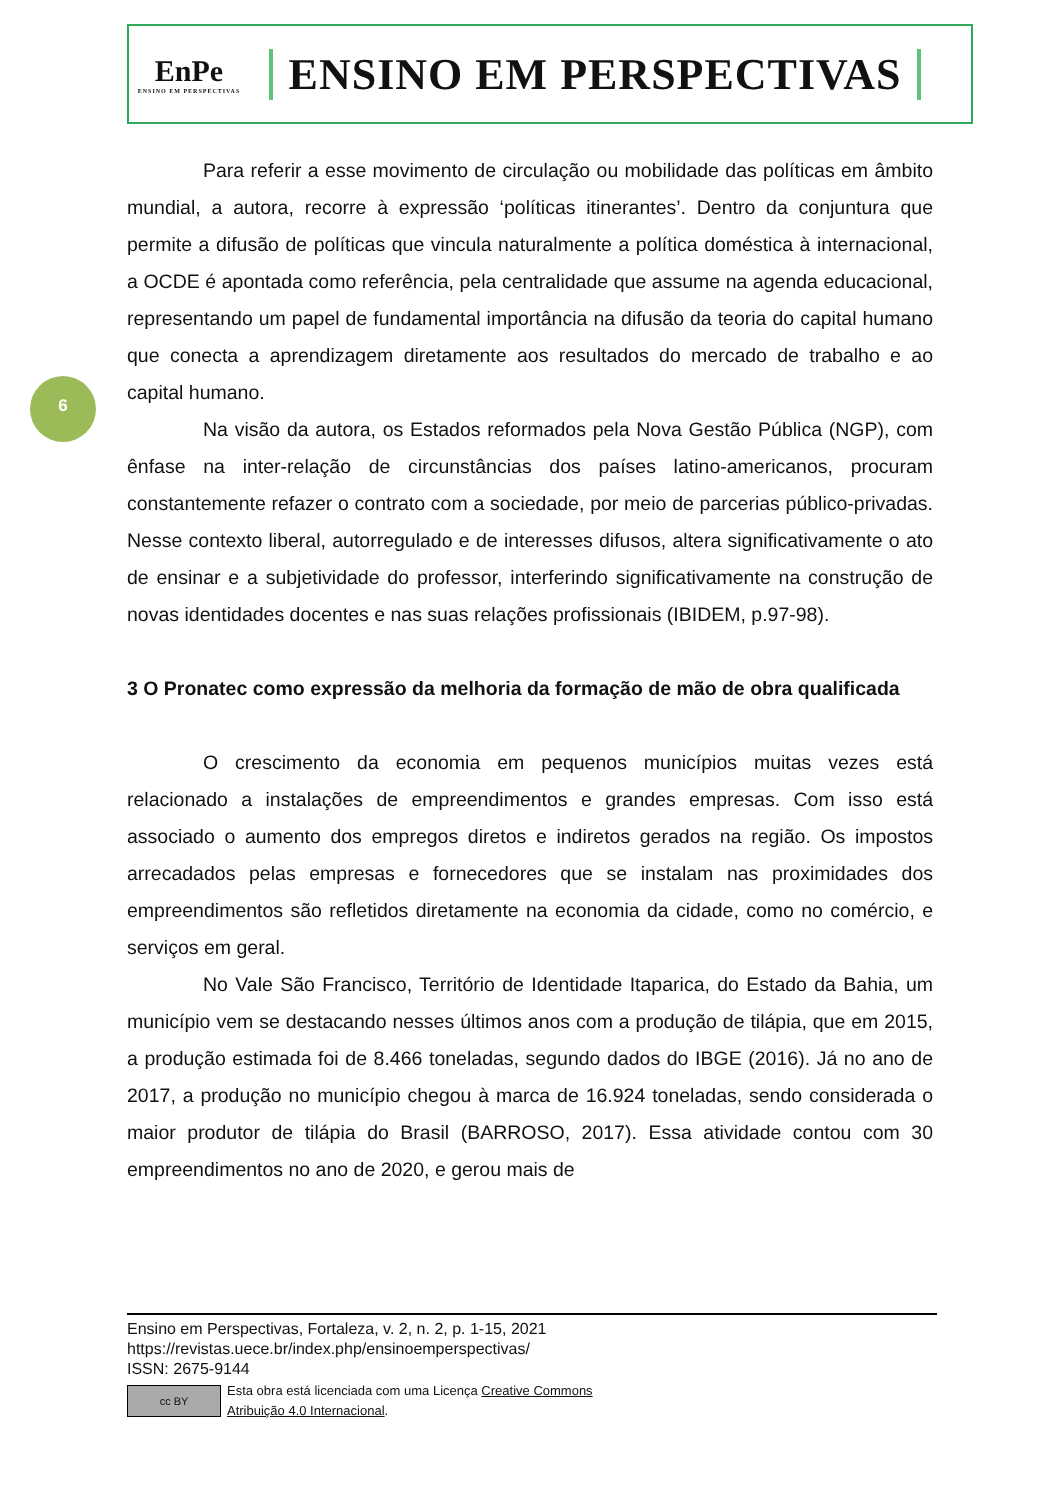EnPe
ENSINO EM PERSPECTIVAS
ENSINO EM PERSPECTIVAS
6
Para referir a esse movimento de circulação ou mobilidade das políticas em âmbito mundial, a autora, recorre à expressão ‘políticas itinerantes’. Dentro da conjuntura que permite a difusão de políticas que vincula naturalmente a política doméstica à internacional, a OCDE é apontada como referência, pela centralidade que assume na agenda educacional, representando um papel de fundamental importância na difusão da teoria do capital humano que conecta a aprendizagem diretamente aos resultados do mercado de trabalho e ao capital humano.
Na visão da autora, os Estados reformados pela Nova Gestão Pública (NGP), com ênfase na inter-relação de circunstâncias dos países latino-americanos, procuram constantemente refazer o contrato com a sociedade, por meio de parcerias público-privadas. Nesse contexto liberal, autorregulado e de interesses difusos, altera significativamente o ato de ensinar e a subjetividade do professor, interferindo significativamente na construção de novas identidades docentes e nas suas relações profissionais (IBIDEM, p.97-98).
3 O Pronatec como expressão da melhoria da formação de mão de obra qualificada
O crescimento da economia em pequenos municípios muitas vezes está relacionado a instalações de empreendimentos e grandes empresas. Com isso está associado o aumento dos empregos diretos e indiretos gerados na região. Os impostos arrecadados pelas empresas e fornecedores que se instalam nas proximidades dos empreendimentos são refletidos diretamente na economia da cidade, como no comércio, e serviços em geral.
No Vale São Francisco, Território de Identidade Itaparica, do Estado da Bahia, um município vem se destacando nesses últimos anos com a produção de tilápia, que em 2015, a produção estimada foi de 8.466 toneladas, segundo dados do IBGE (2016). Já no ano de 2017, a produção no município chegou à marca de 16.924 toneladas, sendo considerada o maior produtor de tilápia do Brasil (BARROSO, 2017). Essa atividade contou com 30 empreendimentos no ano de 2020, e gerou mais de
Ensino em Perspectivas, Fortaleza, v. 2, n. 2, p. 1-15, 2021
https://revistas.uece.br/index.php/ensinoemperspectivas/
ISSN: 2675-9144
cc BY
Esta obra está licenciada com uma Licença Creative Commons
Atribuição 4.0 Internacional.